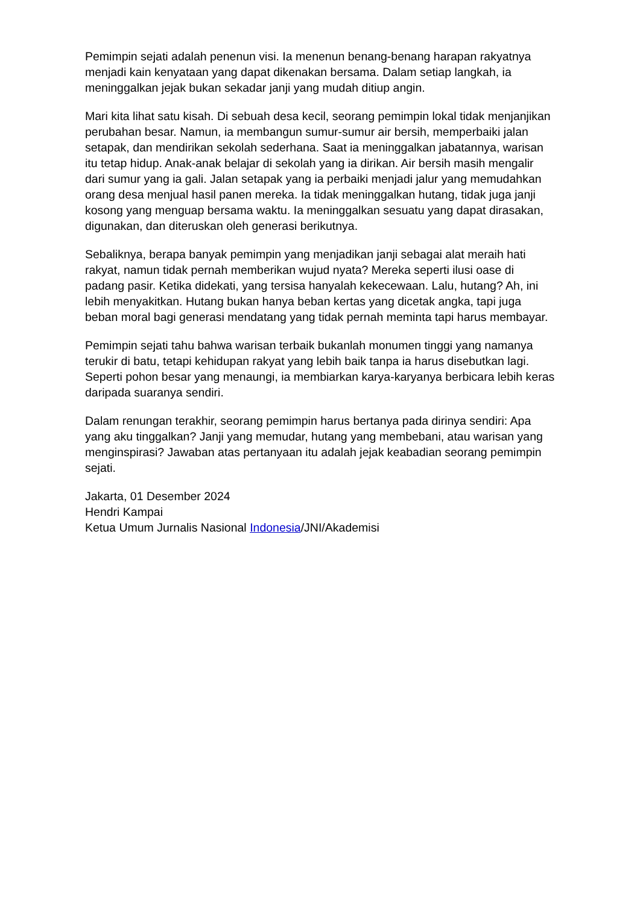Pemimpin sejati adalah penenun visi. Ia menenun benang-benang harapan rakyatnya menjadi kain kenyataan yang dapat dikenakan bersama. Dalam setiap langkah, ia meninggalkan jejak bukan sekadar janji yang mudah ditiup angin.
Mari kita lihat satu kisah. Di sebuah desa kecil, seorang pemimpin lokal tidak menjanjikan perubahan besar. Namun, ia membangun sumur-sumur air bersih, memperbaiki jalan setapak, dan mendirikan sekolah sederhana. Saat ia meninggalkan jabatannya, warisan itu tetap hidup. Anak-anak belajar di sekolah yang ia dirikan. Air bersih masih mengalir dari sumur yang ia gali. Jalan setapak yang ia perbaiki menjadi jalur yang memudahkan orang desa menjual hasil panen mereka. Ia tidak meninggalkan hutang, tidak juga janji kosong yang menguap bersama waktu. Ia meninggalkan sesuatu yang dapat dirasakan, digunakan, dan diteruskan oleh generasi berikutnya.
Sebaliknya, berapa banyak pemimpin yang menjadikan janji sebagai alat meraih hati rakyat, namun tidak pernah memberikan wujud nyata? Mereka seperti ilusi oase di padang pasir. Ketika didekati, yang tersisa hanyalah kekecewaan. Lalu, hutang? Ah, ini lebih menyakitkan. Hutang bukan hanya beban kertas yang dicetak angka, tapi juga beban moral bagi generasi mendatang yang tidak pernah meminta tapi harus membayar.
Pemimpin sejati tahu bahwa warisan terbaik bukanlah monumen tinggi yang namanya terukir di batu, tetapi kehidupan rakyat yang lebih baik tanpa ia harus disebutkan lagi. Seperti pohon besar yang menaungi, ia membiarkan karya-karyanya berbicara lebih keras daripada suaranya sendiri.
Dalam renungan terakhir, seorang pemimpin harus bertanya pada dirinya sendiri: Apa yang aku tinggalkan? Janji yang memudar, hutang yang membebani, atau warisan yang menginspirasi? Jawaban atas pertanyaan itu adalah jejak keabadian seorang pemimpin sejati.
Jakarta, 01 Desember 2024
Hendri Kampai
Ketua Umum Jurnalis Nasional Indonesia/JNI/Akademisi